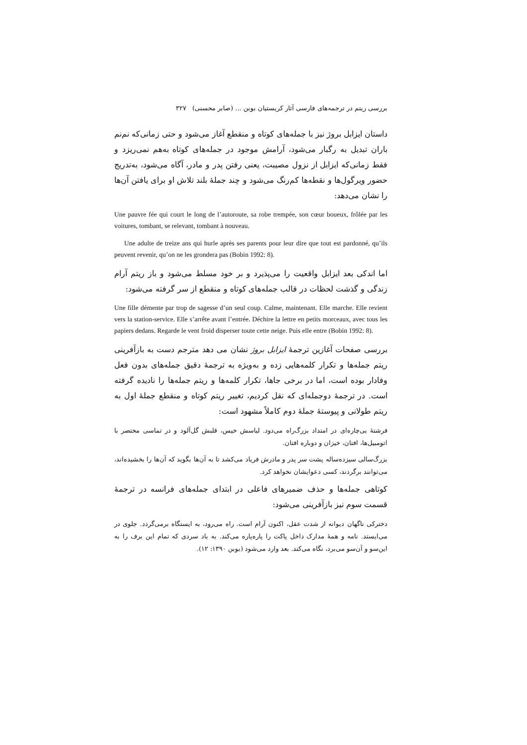بررسی ریتم در ترجمه‌های فارسی آثار کریستیان بوبن ... (صابر محسنی) ۳۲۷
داستان ایزابل بروژ نیز با جمله‌های کوتاه و منقطع آغاز می‌شود و حتی زمانی‌که نم‌نم باران تبدیل به رگبار می‌شود، آرامش موجود در جمله‌های کوتاه به‌هم نمی‌ریزد و فقط زمانی‌که ایزابل از نزول مصیبت، یعنی رفتن پدر و مادر، آگاه می‌شود، به‌تدریج حضور ویرگول‌ها و نقطه‌ها کم‌رنگ می‌شود و چند جملهٔ بلند تلاش او برای یافتن آن‌ها را نشان می‌دهد:
Une pauvre fée qui court le long de l’autoroute, sa robe trempée, son cœur boueux, frôlée par les voitures, tombant, se relevant, tombant à nouveau.
Une adulte de treize ans qui hurle après ses parents pour leur dire que tout est pardonné, qu’ils peuvent revenir, qu’on ne les grondera pas (Bobin 1992: 8).
اما اندکی بعد ایزابل واقعیت را می‌پذیرد و بر خود مسلط می‌شود و باز ریتم آرام زندگی و گذشت لحظات در قالب جمله‌های کوتاه و منقطع از سر گرفته می‌شود:
Une fille démente par trop de sagesse d’un seul coup. Calme, maintenant. Elle marche. Elle revient vers la station-service. Elle s’arrête avant l’entrée. Déchire la lettre en petits morceaux, avec tous les papiers dedans. Regarde le vent froid disperser toute cette neige. Puis elle entre (Bobin 1992: 8).
بررسی صفحات آغازین ترجمهٔ ایزابل بروژ نشان می دهد مترجم دست به بازآفرینی ریتم جمله‌ها و تکرار کلمه‌هایی زده و به‌ویژه به ترجمهٔ دقیق جمله‌های بدون فعل وفادار بوده است، اما در برخی جاها، تکرار کلمه‌ها و ریتم جمله‌ها را نادیده گرفته است. در ترجمهٔ دوجمله‌ای که نقل کردیم، تغییر ریتم کوتاه و منقطع جملهٔ اول به ریتم طولانی و پیوستهٔ جملهٔ دوم کاملاً مشهود است:
فرشتهٔ بی‌چاره‌ای در امتداد بزرگ‌راه می‌دود. لباسش خیس، قلبش گل‌آلود و در تماسی مختصر با اتومبیل‌ها، افتان، خیزان و دوباره افتان.
بزرگ‌سالی سیزده‌ساله پشت سر پدر و مادرش فریاد می‌کشد تا به آن‌ها بگوید که آن‌ها را بخشیده‌اند، می‌توانند برگردند، کسی دعوایشان نخواهد کرد.
کوتاهی جمله‌ها و حذف ضمیرهای فاعلی در ابتدای جمله‌های فرانسه در ترجمهٔ قسمت سوم نیز بازآفرینی می‌شود:
دخترکی ناگهان دیوانه از شدت عقل، اکنون آرام است. راه می‌رود، به ایستگاه برمی‌گردد. جلوی در می‌ایستد. نامه و همهٔ مدارک داخل پاکت را پاره‌پاره می‌کند. به باد سردی که تمام این برف را به این‌سو و آن‌سو می‌برد، نگاه می‌کند. بعد وارد می‌شود (بوبن ۱۳۹۰: ۱۲).